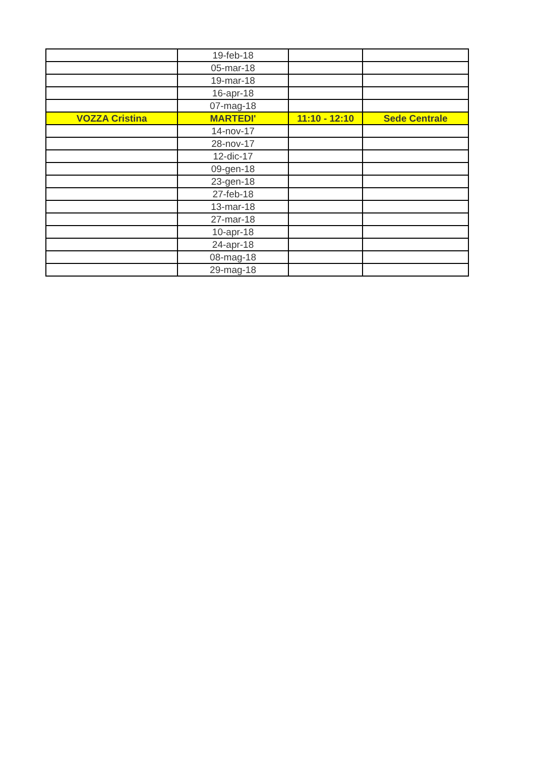| | 19-feb-18 | | |
| | 05-mar-18 | | |
| | 19-mar-18 | | |
| | 16-apr-18 | | |
| | 07-mag-18 | | |
| VOZZA Cristina | MARTEDI' | 11:10 - 12:10 | Sede Centrale |
| | 14-nov-17 | | |
| | 28-nov-17 | | |
| | 12-dic-17 | | |
| | 09-gen-18 | | |
| | 23-gen-18 | | |
| | 27-feb-18 | | |
| | 13-mar-18 | | |
| | 27-mar-18 | | |
| | 10-apr-18 | | |
| | 24-apr-18 | | |
| | 08-mag-18 | | |
| | 29-mag-18 | | |